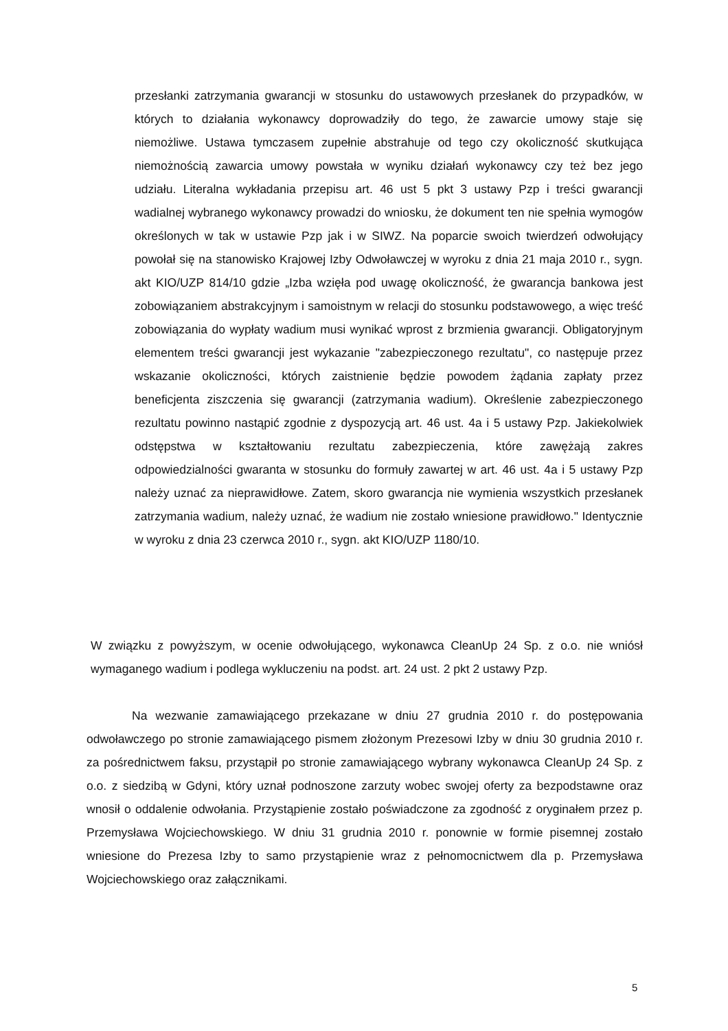przesłanki zatrzymania gwarancji w stosunku do ustawowych przesłanek do przypadków, w których to działania wykonawcy doprowadziły do tego, że zawarcie umowy staje się niemożliwe. Ustawa tymczasem zupełnie abstrahuje od tego czy okoliczność skutkująca niemożnością zawarcia umowy powstała w wyniku działań wykonawcy czy też bez jego udziału. Literalna wykładania przepisu art. 46 ust 5 pkt 3 ustawy Pzp i treści gwarancji wadialnej wybranego wykonawcy prowadzi do wniosku, że dokument ten nie spełnia wymogów określonych w tak w ustawie Pzp jak i w SIWZ. Na poparcie swoich twierdzeń odwołujący powołał się na stanowisko Krajowej Izby Odwoławczej w wyroku z dnia 21 maja 2010 r., sygn. akt KIO/UZP 814/10 gdzie „Izba wzięła pod uwagę okoliczność, że gwarancja bankowa jest zobowiązaniem abstrakcyjnym i samoistnym w relacji do stosunku podstawowego, a więc treść zobowiązania do wypłaty wadium musi wynikać wprost z brzmienia gwarancji. Obligatoryjnym elementem treści gwarancji jest wykazanie "zabezpieczonego rezultatu", co następuje przez wskazanie okoliczności, których zaistnienie będzie powodem żądania zapłaty przez beneficjenta ziszczenia się gwarancji (zatrzymania wadium). Określenie zabezpieczonego rezultatu powinno nastąpić zgodnie z dyspozycją art. 46 ust. 4a i 5 ustawy Pzp. Jakiekolwiek odstępstwa w kształtowaniu rezultatu zabezpieczenia, które zawężają zakres odpowiedzialności gwaranta w stosunku do formuły zawartej w art. 46 ust. 4a i 5 ustawy Pzp należy uznać za nieprawidłowe. Zatem, skoro gwarancja nie wymienia wszystkich przesłanek zatrzymania wadium, należy uznać, że wadium nie zostało wniesione prawidłowo." Identycznie w wyroku z dnia 23 czerwca 2010 r., sygn. akt KIO/UZP 1180/10.
W związku z powyższym, w ocenie odwołującego, wykonawca CleanUp 24 Sp. z o.o. nie wniósł wymaganego wadium i podlega wykluczeniu na podst. art. 24 ust. 2 pkt 2 ustawy Pzp.
Na wezwanie zamawiającego przekazane w dniu 27 grudnia 2010 r. do postępowania odwoławczego po stronie zamawiającego pismem złożonym Prezesowi Izby w dniu 30 grudnia 2010 r. za pośrednictwem faksu, przystąpił po stronie zamawiającego wybrany wykonawca CleanUp 24 Sp. z o.o. z siedzibą w Gdyni, który uznał podnoszone zarzuty wobec swojej oferty za bezpodstawne oraz wnosił o oddalenie odwołania. Przystąpienie zostało poświadczone za zgodność z oryginałem przez p. Przemysława Wojciechowskiego. W dniu 31 grudnia 2010 r. ponownie w formie pisemnej zostało wniesione do Prezesa Izby to samo przystąpienie wraz z pełnomocnictwem dla p. Przemysława Wojciechowskiego oraz załącznikami.
5